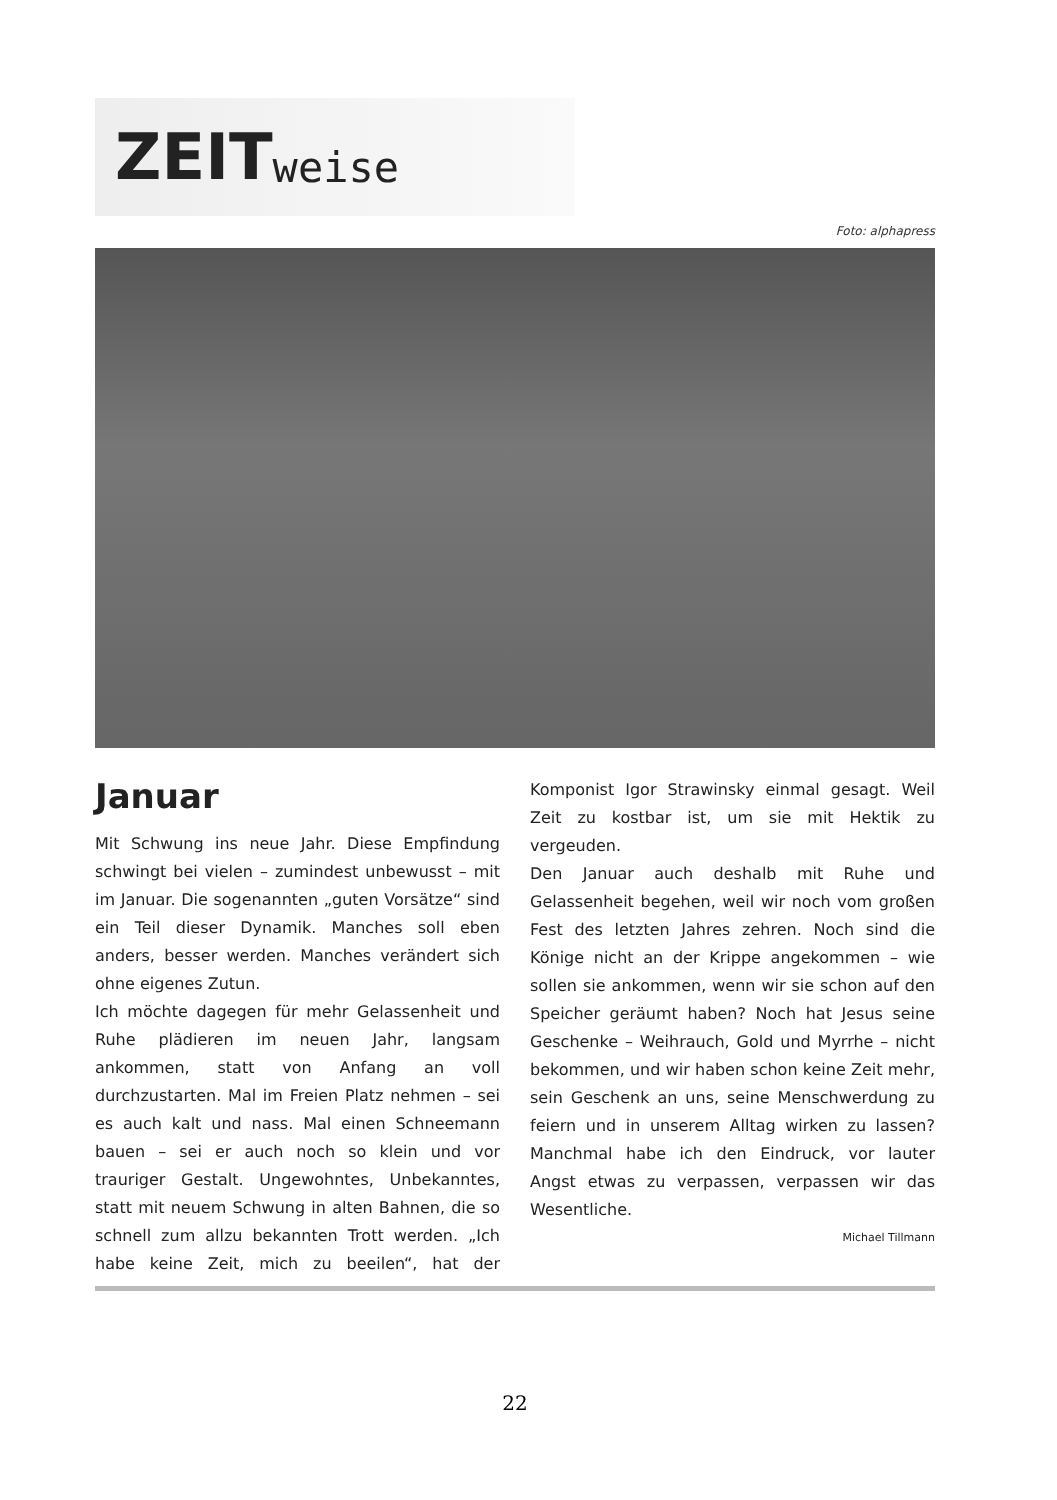ZEIT weise
Foto: alphapress
Januar
Mit Schwung ins neue Jahr. Diese Empfindung schwingt bei vielen – zumindest unbewusst – mit im Januar. Die sogenannten „guten Vorsätze“ sind ein Teil dieser Dynamik. Manches soll eben anders, besser werden. Manches verändert sich ohne eigenes Zutun.
Ich möchte dagegen für mehr Gelassenheit und Ruhe plädieren im neuen Jahr, langsam ankommen, statt von Anfang an voll durchzustarten. Mal im Freien Platz nehmen – sei es auch kalt und nass. Mal einen Schneemann bauen – sei er auch noch so klein und vor trauriger Gestalt. Ungewohntes, Unbekanntes, statt mit neuem Schwung in alten Bahnen, die so schnell zum allzu bekannten Trott werden. „Ich habe keine Zeit, mich zu beeilen“, hat der Komponist Igor Strawinsky einmal gesagt. Weil Zeit zu kostbar ist, um sie mit Hektik zu vergeuden.
Den Januar auch deshalb mit Ruhe und Gelassenheit begehen, weil wir noch vom großen Fest des letzten Jahres zehren. Noch sind die Könige nicht an der Krippe angekommen – wie sollen sie ankommen, wenn wir sie schon auf den Speicher geräumt haben? Noch hat Jesus seine Geschenke – Weihrauch, Gold und Myrrhe – nicht bekommen, und wir haben schon keine Zeit mehr, sein Geschenk an uns, seine Menschwerdung zu feiern und in unserem Alltag wirken zu lassen? Manchmal habe ich den Eindruck, vor lauter Angst etwas zu verpassen, verpassen wir das Wesentliche.
Michael Tillmann
22